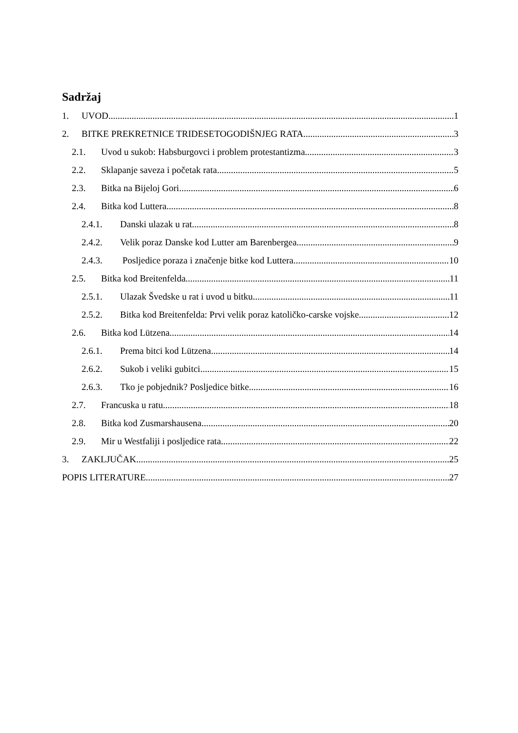Sadržaj
1. UVOD 1
2. BITKE PREKRETNICE TRIDESETOGODIŠNJEG RATA 3
2.1. Uvod u sukob: Habsburgovci i problem protestantizma 3
2.2. Sklapanje saveza i početak rata 5
2.3. Bitka na Bijeloj Gori 6
2.4. Bitka kod Luttera 8
2.4.1. Danski ulazak u rat 8
2.4.2. Velik poraz Danske kod Lutter am Barenbergea 9
2.4.3. Posljedice poraza i značenje bitke kod Luttera 10
2.5. Bitka kod Breitenfelda 11
2.5.1. Ulazak Švedske u rat i uvod u bitku 11
2.5.2. Bitka kod Breitenfelda: Prvi velik poraz katoličko-carske vojske 12
2.6. Bitka kod Lützena 14
2.6.1. Prema bitci kod Lützena 14
2.6.2. Sukob i veliki gubitci 15
2.6.3. Tko je pobjednik? Posljedice bitke 16
2.7. Francuska u ratu 18
2.8. Bitka kod Zusmarshausena 20
2.9. Mir u Westfaliji i posljedice rata 22
3. ZAKLJUČAK 25
POPIS LITERATURE 27